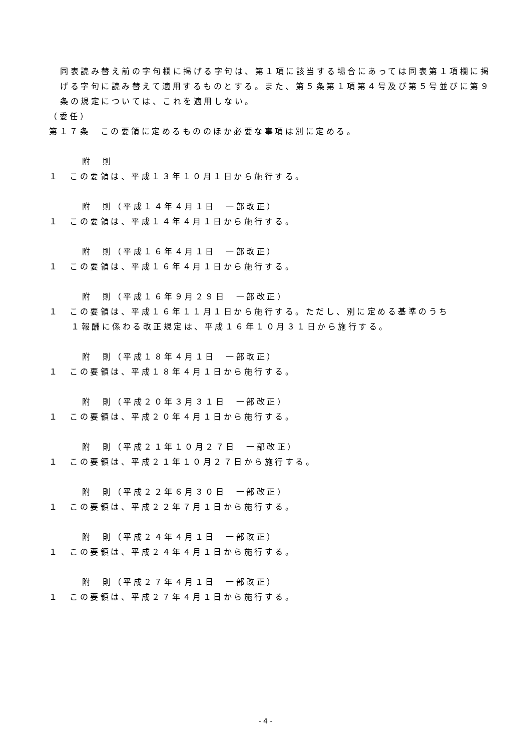同表読み替え前の字句欄に掲げる字句は、第１項に該当する場合にあっては同表第１項欄に掲げる字句に読み替えて適用するものとする。また、第５条第１項第４号及び第５号並びに第９条の規定については、これを適用しない。
（委任）
第１７条　この要領に定めるもののほか必要な事項は別に定める。
附　則
１　この要領は、平成１３年１０月１日から施行する。
附　則（平成１４年４月１日　一部改正）
１　この要領は、平成１４年４月１日から施行する。
附　則（平成１６年４月１日　一部改正）
１　この要領は、平成１６年４月１日から施行する。
附　則（平成１６年９月２９日　一部改正）
１　この要領は、平成１６年１１月１日から施行する。ただし、別に定める基準のうち
１報酬に係わる改正規定は、平成１６年１０月３１日から施行する。
附　則（平成１８年４月１日　一部改正）
１　この要領は、平成１８年４月１日から施行する。
附　則（平成２０年３月３１日　一部改正）
１　この要領は、平成２０年４月１日から施行する。
附　則（平成２１年１０月２７日　一部改正）
１　この要領は、平成２１年１０月２７日から施行する。
附　則（平成２２年６月３０日　一部改正）
１　この要領は、平成２２年７月１日から施行する。
附　則（平成２４年４月１日　一部改正）
１　この要領は、平成２４年４月１日から施行する。
附　則（平成２７年４月１日　一部改正）
１　この要領は、平成２７年４月１日から施行する。
- 4 -